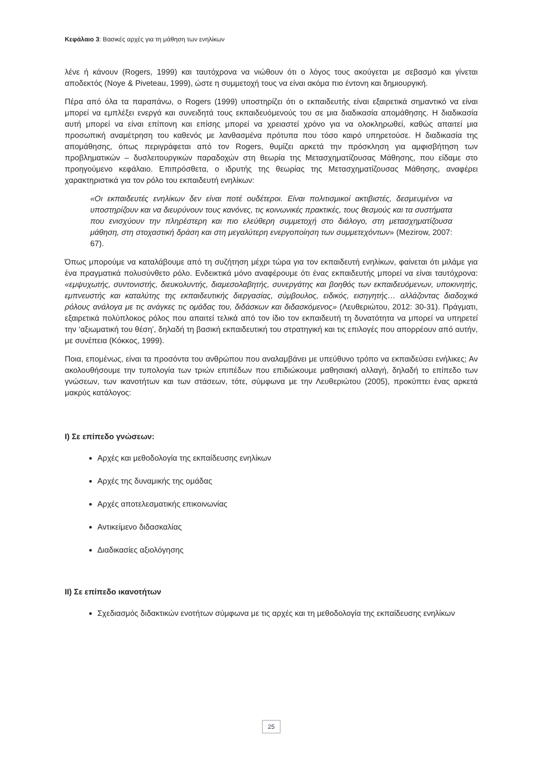Κεφάλαιο 3: Βασικές αρχές για τη μάθηση των ενηλίκων
λένε ή κάνουν (Rogers, 1999) και ταυτόχρονα να νιώθουν ότι ο λόγος τους ακούγεται με σεβασμό και γίνεται αποδεκτός (Noye & Piveteau, 1999), ώστε η συμμετοχή τους να είναι ακόμα πιο έντονη και δημιουργική.
Πέρα από όλα τα παραπάνω, ο Rogers (1999) υποστηρίζει ότι ο εκπαιδευτής είναι εξαιρετικά σημαντικό να είναι μπορεί να εμπλέξει ενεργά και συνειδητά τους εκπαιδευόμενούς του σε μια διαδικασία απομάθησης. Η διαδικασία αυτή μπορεί να είναι επίπονη και επίσης μπορεί να χρειαστεί χρόνο για να ολοκληρωθεί, καθώς απαιτεί μια προσωπική αναμέτρηση του καθενός με λανθασμένα πρότυπα που τόσο καιρό υπηρετούσε. Η διαδικασία της απομάθησης, όπως περιγράφεται από τον Rogers, θυμίζει αρκετά την πρόσκληση για αμφισβήτηση των προβληματικών – δυσλειτουργικών παραδοχών στη θεωρία της Μετασχηματίζουσας Μάθησης, που είδαμε στο προηγούμενο κεφάλαιο. Επιπρόσθετα, ο ιδρυτής της θεωρίας της Μετασχηματίζουσας Μάθησης, αναφέρει χαρακτηριστικά για τον ρόλο του εκπαιδευτή ενηλίκων:
«Οι εκπαιδευτές ενηλίκων δεν είναι ποτέ ουδέτεροι. Είναι πολιτισμικοί ακτιβιστές, δεσμευμένοι να υποστηρίζουν και να διευρύνουν τους κανόνες, τις κοινωνικές πρακτικές, τους θεσμούς και τα συστήματα που ενισχύουν την πληρέστερη και πιο ελεύθερη συμμετοχή στο διάλογο, στη μετασχηματίζουσα μάθηση, στη στοχαστική δράση και στη μεγαλύτερη ενεργοποίηση των συμμετεχόντων» (Mezirow, 2007: 67).
Όπως μπορούμε να καταλάβουμε από τη συζήτηση μέχρι τώρα για τον εκπαιδευτή ενηλίκων, φαίνεται ότι μιλάμε για ένα πραγματικά πολυσύνθετο ρόλο. Ενδεικτικά μόνο αναφέρουμε ότι ένας εκπαιδευτής μπορεί να είναι ταυτόχρονα: «εμψυχωτής, συντονιστής, διευκολυντής, διαμεσολαβητής, συνεργάτης και βοηθός των εκπαιδευόμενων, υποκινητής, εμπνευστής και καταλύτης της εκπαιδευτικής διεργασίας, σύμβουλος, ειδικός, εισηγητής… αλλάζοντας διαδοχικά ρόλους ανάλογα με τις ανάγκες τις ομάδας του, διδάσκων και διδασκόμενος» (Λευθεριώτου, 2012: 30-31). Πράγματι, εξαιρετικά πολύπλοκος ρόλος που απαιτεί τελικά από τον ίδιο τον εκπαιδευτή τη δυνατότητα να μπορεί να υπηρετεί την ‘αξιωματική του θέση’, δηλαδή τη βασική εκπαιδευτική του στρατηγική και τις επιλογές που απορρέουν από αυτήν, με συνέπεια (Κόκκος, 1999).
Ποια, επομένως, είναι τα προσόντα του ανθρώπου που αναλαμβάνει με υπεύθυνο τρόπο να εκπαιδεύσει ενήλικες; Αν ακολουθήσουμε την τυπολογία των τριών επιπέδων που επιδιώκουμε μαθησιακή αλλαγή, δηλαδή το επίπεδο των γνώσεων, των ικανοτήτων και των στάσεων, τότε, σύμφωνα με την Λευθεριώτου (2005), προκύπτει ένας αρκετά μακρύς κατάλογος:
I) Σε επίπεδο γνώσεων:
Αρχές και μεθοδολογία της εκπαίδευσης ενηλίκων
Αρχές της δυναμικής της ομάδας
Αρχές αποτελεσματικής επικοινωνίας
Αντικείμενο διδασκαλίας
Διαδικασίες αξιολόγησης
II) Σε επίπεδο ικανοτήτων
Σχεδιασμός διδακτικών ενοτήτων σύμφωνα με τις αρχές και τη μεθοδολογία της εκπαίδευσης ενηλίκων
25